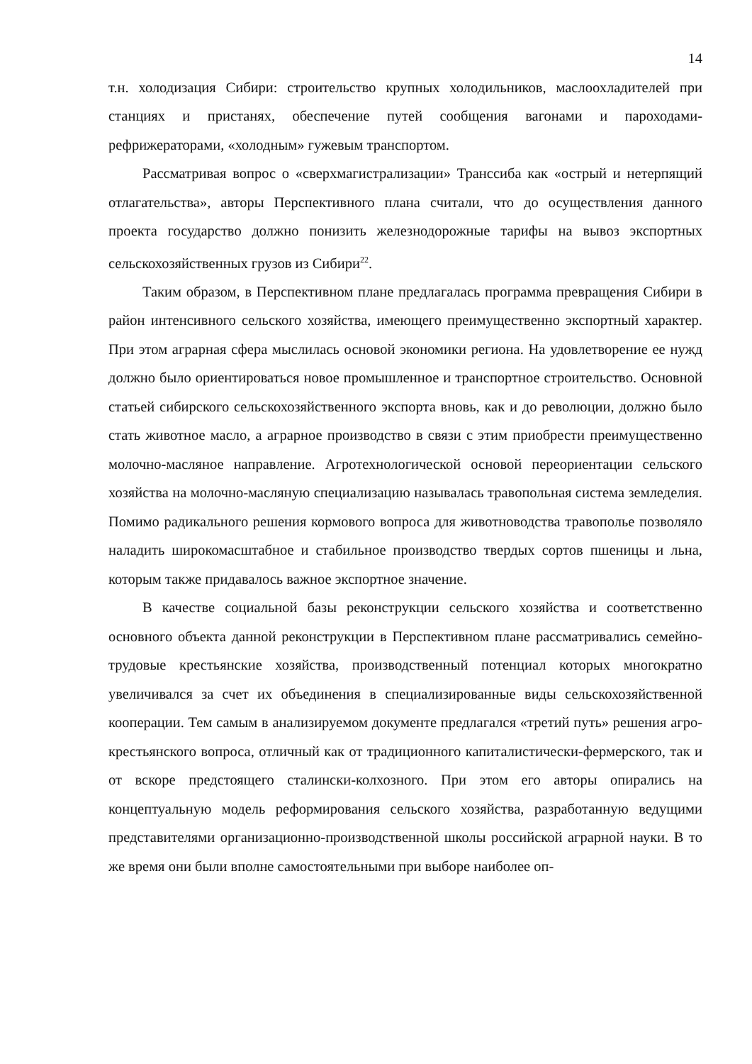14
т.н. холодизация Сибири: строительство крупных холодильников, маслоохладителей при станциях и пристанях, обеспечение путей сообщения вагонами и пароходами-рефрижераторами, «холодным» гужевым транспортом.
Рассматривая вопрос о «сверхмагистрализации» Транссиба как «острый и нетерпящий отлагательства», авторы Перспективного плана считали, что до осуществления данного проекта государство должно понизить железнодорожные тарифы на вывоз экспортных сельскохозяйственных грузов из Сибири<sup>22</sup>.
Таким образом, в Перспективном плане предлагалась программа превращения Сибири в район интенсивного сельского хозяйства, имеющего преимущественно экспортный характер. При этом аграрная сфера мыслилась основой экономики региона. На удовлетворение ее нужд должно было ориентироваться новое промышленное и транспортное строительство. Основной статьей сибирского сельскохозяйственного экспорта вновь, как и до революции, должно было стать животное масло, а аграрное производство в связи с этим приобрести преимущественно молочно-масляное направление. Агротехнологической основой переориентации сельского хозяйства на молочно-масляную специализацию называлась травопольная система земледелия. Помимо радикального решения кормового вопроса для животноводства травополье позволяло наладить широкомасштабное и стабильное производство твердых сортов пшеницы и льна, которым также придавалось важное экспортное значение.
В качестве социальной базы реконструкции сельского хозяйства и соответственно основного объекта данной реконструкции в Перспективном плане рассматривались семейно-трудовые крестьянские хозяйства, производственный потенциал которых многократно увеличивался за счет их объединения в специализированные виды сельскохозяйственной кооперации. Тем самым в анализируемом документе предлагался «третий путь» решения агро-крестьянского вопроса, отличный как от традиционного капиталистически-фермерского, так и от вскоре предстоящего сталински-колхозного. При этом его авторы опирались на концептуальную модель реформирования сельского хозяйства, разработанную ведущими представителями организационно-производственной школы российской аграрной науки. В то же время они были вполне самостоятельными при выборе наиболее оп-